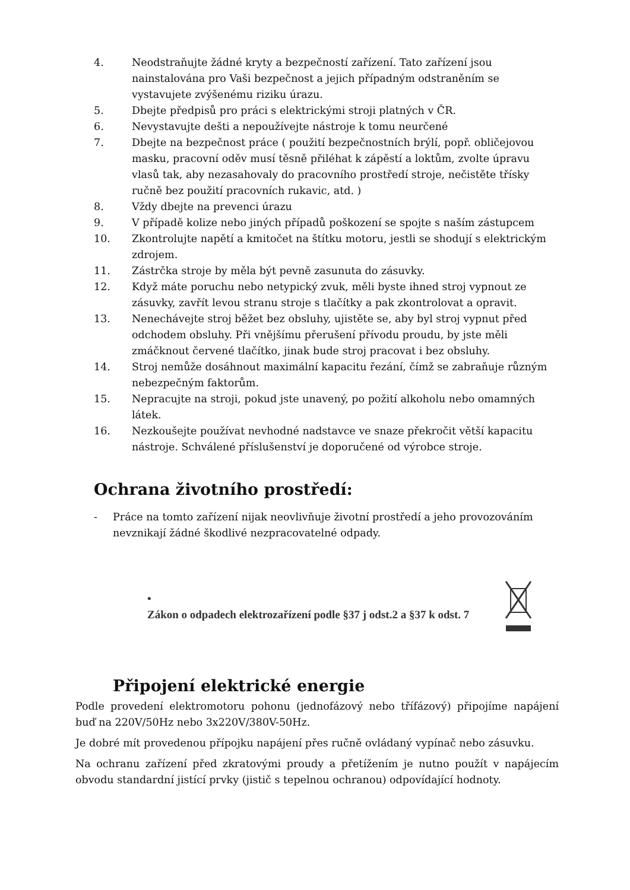4. Neodstraňujte žádné kryty a bezpečností zařízení. Tato zařízení jsou nainstalována pro Vaši bezpečnost a jejich případným odstraněním se vystavujete zvýšenému riziku úrazu.
5. Dbejte předpisů pro práci s elektrickými stroji platných v ČR.
6. Nevystavujte dešti a nepoužívejte nástroje k tomu neurčené
7. Dbejte na bezpečnost práce ( použití bezpečnostních brýlí, popř. obličejovou masku, pracovní oděv musí těsně přiléhat k zápěstí a loktům, zvolte úpravu vlasů tak, aby nezasahovaly do pracovního prostředí stroje, nečistěte třísky ručně bez použití pracovních rukavic, atd. )
8. Vždy dbejte na prevenci úrazu
9. V případě kolize nebo jiných případů poškození se spojte s naším zástupcem
10. Zkontrolujte napětí a kmitočet na štítku motoru, jestli se shodují s elektrickým zdrojem.
11. Zástrčka stroje by měla být pevně zasunuta do zásuvky.
12. Když máte poruchu nebo netypický zvuk, měli byste ihned stroj vypnout ze zásuvky, zavřít levou stranu stroje s tlačítky a pak zkontrolovat a opravit.
13. Nenechávejte stroj běžet bez obsluhy, ujistěte se, aby byl stroj vypnut před odchodem obsluhy. Při vnějšímu přerušení přívodu proudu, by jste měli zmáčknout červené tlačítko, jinak bude stroj pracovat i bez obsluhy.
14. Stroj nemůže dosáhnout maximální kapacitu řezání, čímž se zabraňuje různým nebezpečným faktorům.
15. Nepracujte na stroji, pokud jste unavený, po požití alkoholu nebo omamných látek.
16. Nezkoušejte používat nevhodné nadstavce ve snaze překročit větší kapacitu nástroje. Schválené příslušenství je doporučené od výrobce stroje.
Ochrana životního prostředí:
- Práce na tomto zařízení nijak neovlivňuje životní prostředí a jeho provozováním nevznikají žádné škodlivé nezpracovatelné odpady.
•
Zákon o odpadech elektrozařízení podle §37 j odst.2 a §37 k odst. 7
Připojení elektrické energie
Podle provedení elektromotoru pohonu (jednofázový nebo třífázový) připojíme napájení buď na 220V/50Hz nebo 3x220V/380V-50Hz.
Je dobré mít provedenou přípojku napájení přes ručně ovládaný vypínač nebo zásuvku.
Na ochranu zařízení před zkratovými proudy a přetížením je nutno použít v napájecím obvodu standardní jistící prvky (jistič s tepelnou ochranou) odpovídající hodnoty.